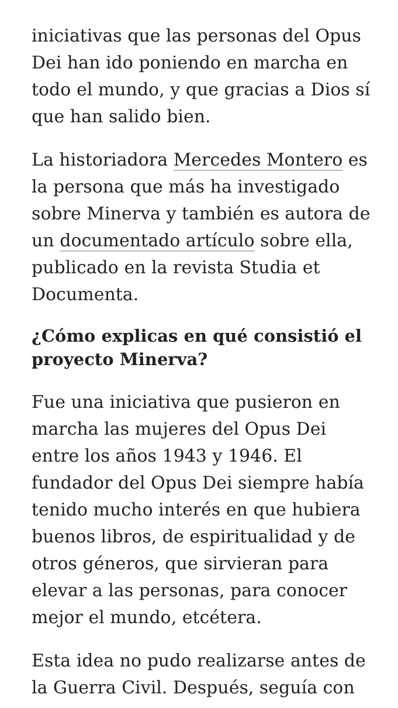iniciativas que las personas del Opus Dei han ido poniendo en marcha en todo el mundo, y que gracias a Dios sí que han salido bien.
La historiadora Mercedes Montero es la persona que más ha investigado sobre Minerva y también es autora de un documentado artículo sobre ella, publicado en la revista Studia et Documenta.
¿Cómo explicas en qué consistió el proyecto Minerva?
Fue una iniciativa que pusieron en marcha las mujeres del Opus Dei entre los años 1943 y 1946. El fundador del Opus Dei siempre había tenido mucho interés en que hubiera buenos libros, de espiritualidad y de otros géneros, que sirvieran para elevar a las personas, para conocer mejor el mundo, etcétera.
Esta idea no pudo realizarse antes de la Guerra Civil. Después, seguía con